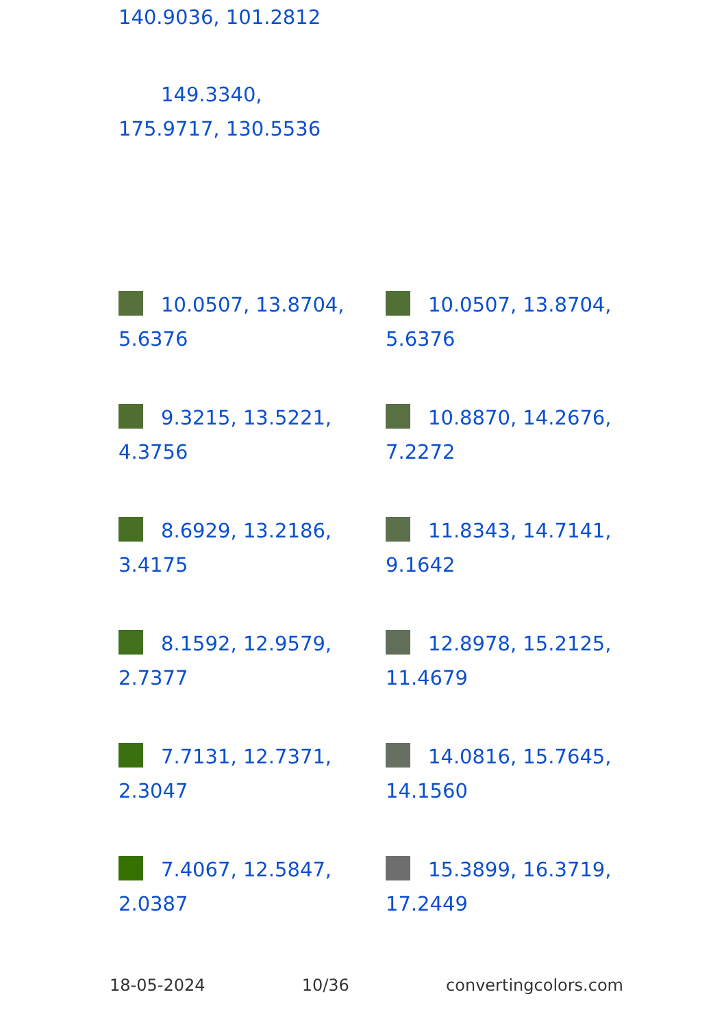140.9036, 101.2812
149.3340,
175.9717, 130.5536
10.0507, 13.8704, 5.6376
10.0507, 13.8704, 5.6376
9.3215, 13.5221, 4.3756
10.8870, 14.2676, 7.2272
8.6929, 13.2186, 3.4175
11.8343, 14.7141, 9.1642
8.1592, 12.9579, 2.7377
12.8978, 15.2125, 11.4679
7.7131, 12.7371, 2.3047
14.0816, 15.7645, 14.1560
7.4067, 12.5847, 2.0387
15.3899, 16.3719, 17.2449
18-05-2024 10/36 convertingcolors.com